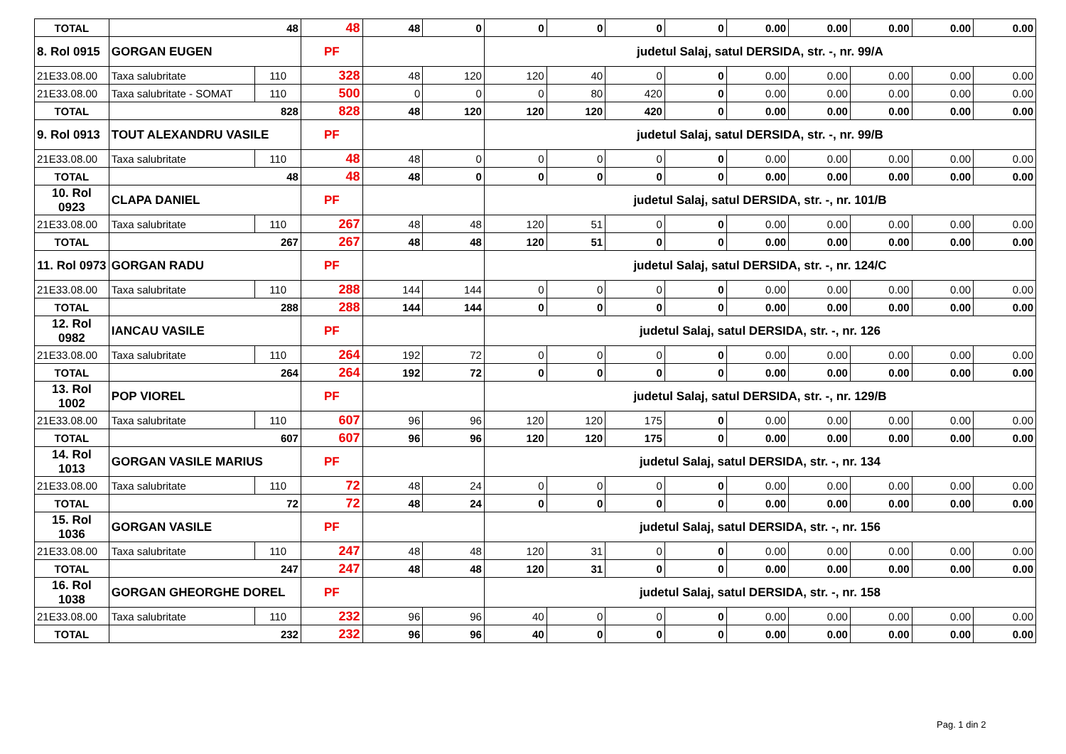| TOTAL | 48 | | 48 | 48 | 0 | 0 | 0 | 0 | 0 | 0.00 | 0.00 | 0.00 | 0.00 | 0.00 |
| 8. Rol 0915 | GORGAN EUGEN | | PF | | | judetul Salaj, satul DERSIDA, str. -, nr. 99/A | | | | | | | | |
| 21E33.08.00 | Taxa salubritate | 110 | 328 | 48 | 120 | 120 | 40 | 0 | 0 | 0.00 | 0.00 | 0.00 | 0.00 | 0.00 |
| 21E33.08.00 | Taxa salubritate - SOMAT | 110 | 500 | 0 | 0 | 0 | 80 | 420 | 0 | 0.00 | 0.00 | 0.00 | 0.00 | 0.00 |
| TOTAL | 828 | | 828 | 48 | 120 | 120 | 120 | 420 | 0 | 0.00 | 0.00 | 0.00 | 0.00 | 0.00 |
| 9. Rol 0913 | TOUT ALEXANDRU VASILE | | PF | | | judetul Salaj, satul DERSIDA, str. -, nr. 99/B | | | | | | | | |
| 21E33.08.00 | Taxa salubritate | 110 | 48 | 48 | 0 | 0 | 0 | 0 | 0 | 0.00 | 0.00 | 0.00 | 0.00 | 0.00 |
| TOTAL | 48 | | 48 | 48 | 0 | 0 | 0 | 0 | 0 | 0.00 | 0.00 | 0.00 | 0.00 | 0.00 |
| 10. Rol 0923 | CLAPA DANIEL | | PF | | | judetul Salaj, satul DERSIDA, str. -, nr. 101/B | | | | | | | | |
| 21E33.08.00 | Taxa salubritate | 110 | 267 | 48 | 48 | 120 | 51 | 0 | 0 | 0.00 | 0.00 | 0.00 | 0.00 | 0.00 |
| TOTAL | 267 | | 267 | 48 | 48 | 120 | 51 | 0 | 0 | 0.00 | 0.00 | 0.00 | 0.00 | 0.00 |
| 11. Rol 0973 | GORGAN RADU | | PF | | | judetul Salaj, satul DERSIDA, str. -, nr. 124/C | | | | | | | | |
| 21E33.08.00 | Taxa salubritate | 110 | 288 | 144 | 144 | 0 | 0 | 0 | 0 | 0.00 | 0.00 | 0.00 | 0.00 | 0.00 |
| TOTAL | 288 | | 288 | 144 | 144 | 0 | 0 | 0 | 0 | 0.00 | 0.00 | 0.00 | 0.00 | 0.00 |
| 12. Rol 0982 | IANCAU VASILE | | PF | | | judetul Salaj, satul DERSIDA, str. -, nr. 126 | | | | | | | | |
| 21E33.08.00 | Taxa salubritate | 110 | 264 | 192 | 72 | 0 | 0 | 0 | 0 | 0.00 | 0.00 | 0.00 | 0.00 | 0.00 |
| TOTAL | 264 | | 264 | 192 | 72 | 0 | 0 | 0 | 0 | 0.00 | 0.00 | 0.00 | 0.00 | 0.00 |
| 13. Rol 1002 | POP VIOREL | | PF | | | judetul Salaj, satul DERSIDA, str. -, nr. 129/B | | | | | | | | |
| 21E33.08.00 | Taxa salubritate | 110 | 607 | 96 | 96 | 120 | 120 | 175 | 0 | 0.00 | 0.00 | 0.00 | 0.00 | 0.00 |
| TOTAL | 607 | | 607 | 96 | 96 | 120 | 120 | 175 | 0 | 0.00 | 0.00 | 0.00 | 0.00 | 0.00 |
| 14. Rol 1013 | GORGAN VASILE MARIUS | | PF | | | judetul Salaj, satul DERSIDA, str. -, nr. 134 | | | | | | | | |
| 21E33.08.00 | Taxa salubritate | 110 | 72 | 48 | 24 | 0 | 0 | 0 | 0 | 0.00 | 0.00 | 0.00 | 0.00 | 0.00 |
| TOTAL | 72 | | 72 | 48 | 24 | 0 | 0 | 0 | 0 | 0.00 | 0.00 | 0.00 | 0.00 | 0.00 |
| 15. Rol 1036 | GORGAN VASILE | | PF | | | judetul Salaj, satul DERSIDA, str. -, nr. 156 | | | | | | | | |
| 21E33.08.00 | Taxa salubritate | 110 | 247 | 48 | 48 | 120 | 31 | 0 | 0 | 0.00 | 0.00 | 0.00 | 0.00 | 0.00 |
| TOTAL | 247 | | 247 | 48 | 48 | 120 | 31 | 0 | 0 | 0.00 | 0.00 | 0.00 | 0.00 | 0.00 |
| 16. Rol 1038 | GORGAN GHEORGHE DOREL | | PF | | | judetul Salaj, satul DERSIDA, str. -, nr. 158 | | | | | | | | |
| 21E33.08.00 | Taxa salubritate | 110 | 232 | 96 | 96 | 40 | 0 | 0 | 0 | 0.00 | 0.00 | 0.00 | 0.00 | 0.00 |
| TOTAL | 232 | | 232 | 96 | 96 | 40 | 0 | 0 | 0 | 0.00 | 0.00 | 0.00 | 0.00 | 0.00 |
Pag. 1 din 2